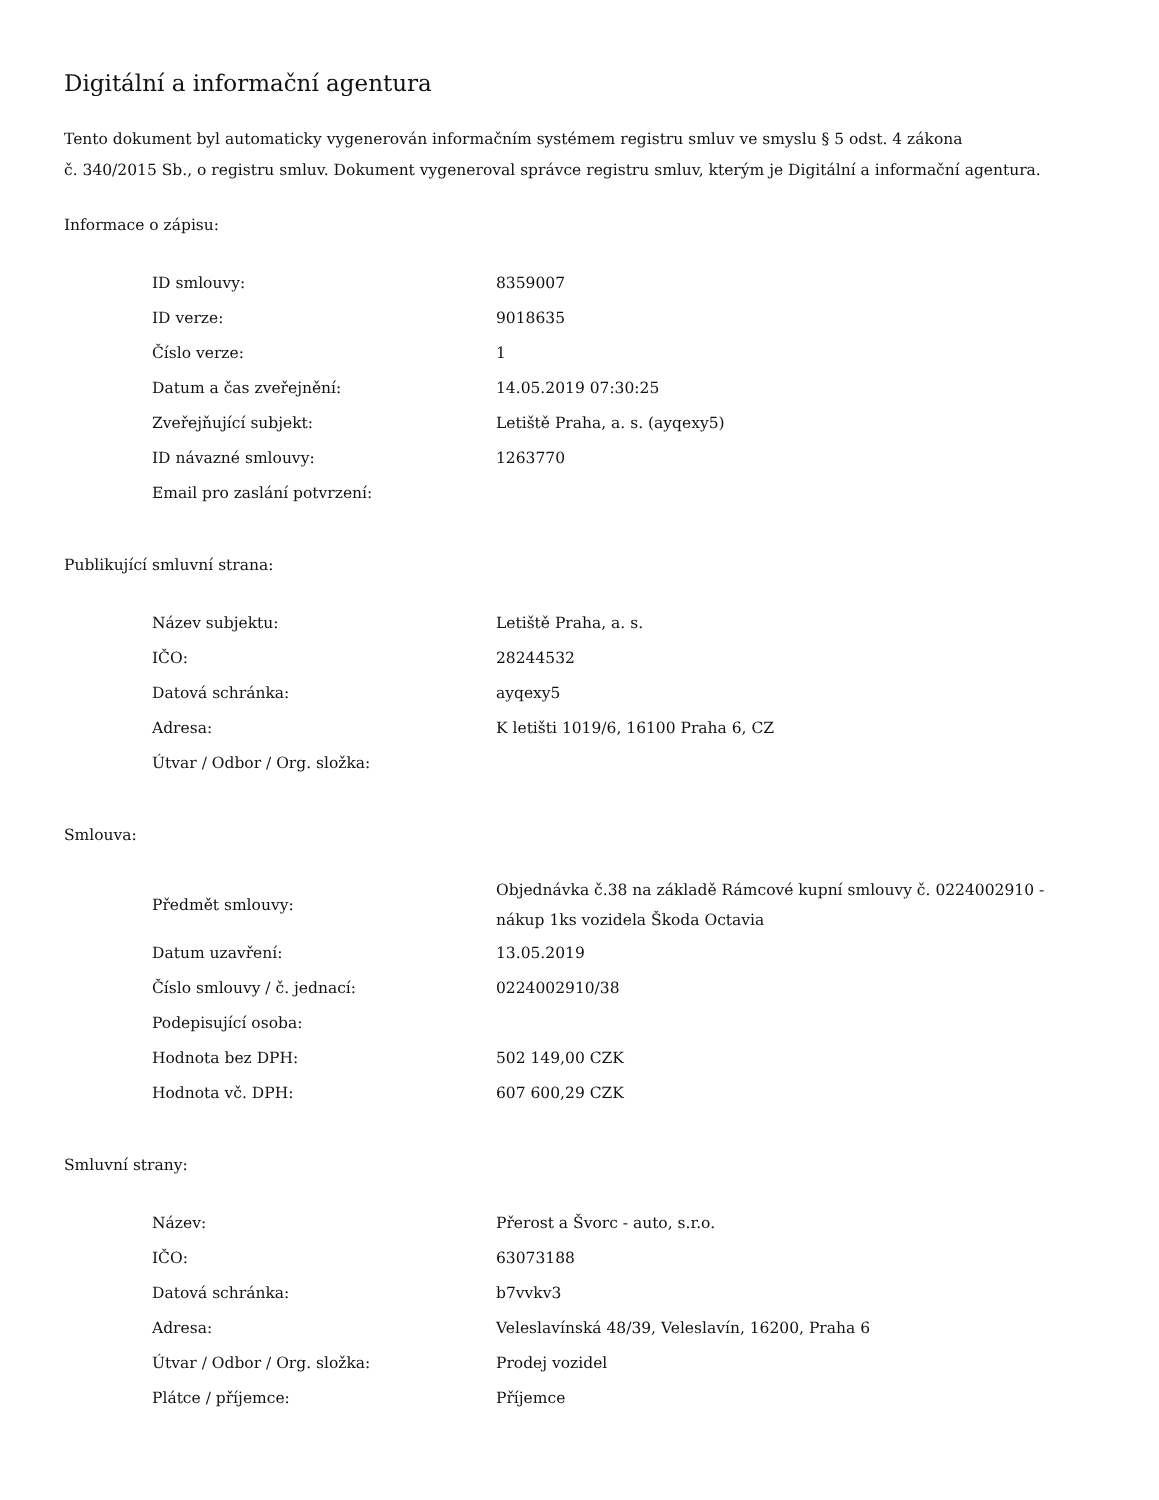Digitální a informační agentura
Tento dokument byl automaticky vygenerován informačním systémem registru smluv ve smyslu § 5 odst. 4 zákona
č. 340/2015 Sb., o registru smluv. Dokument vygeneroval správce registru smluv, kterým je Digitální a informační agentura.
Informace o zápisu:
| ID smlouvy: | 8359007 |
| ID verze: | 9018635 |
| Číslo verze: | 1 |
| Datum a čas zveřejnění: | 14.05.2019 07:30:25 |
| Zveřejňující subjekt: | Letiště Praha, a. s. (ayqexy5) |
| ID návazné smlouvy: | 1263770 |
| Email pro zaslání potvrzení: | |
Publikující smluvní strana:
| Název subjektu: | Letiště Praha, a. s. |
| IČO: | 28244532 |
| Datová schránka: | ayqexy5 |
| Adresa: | K letišti 1019/6, 16100 Praha 6, CZ |
| Útvar / Odbor / Org. složka: | |
Smlouva:
| Předmět smlouvy: | Objednávka č.38 na základě Rámcové kupní smlouvy č. 0224002910 - nákup 1ks vozidela Škoda Octavia |
| Datum uzavření: | 13.05.2019 |
| Číslo smlouvy / č. jednací: | 0224002910/38 |
| Podepisující osoba: | |
| Hodnota bez DPH: | 502 149,00 CZK |
| Hodnota vč. DPH: | 607 600,29 CZK |
Smluvní strany:
| Název: | Přerost a Švorc - auto, s.r.o. |
| IČO: | 63073188 |
| Datová schránka: | b7vvkv3 |
| Adresa: | Veleslavínská 48/39, Veleslavín, 16200, Praha 6 |
| Útvar / Odbor / Org. složka: | Prodej vozidel |
| Plátce / příjemce: | Příjemce |